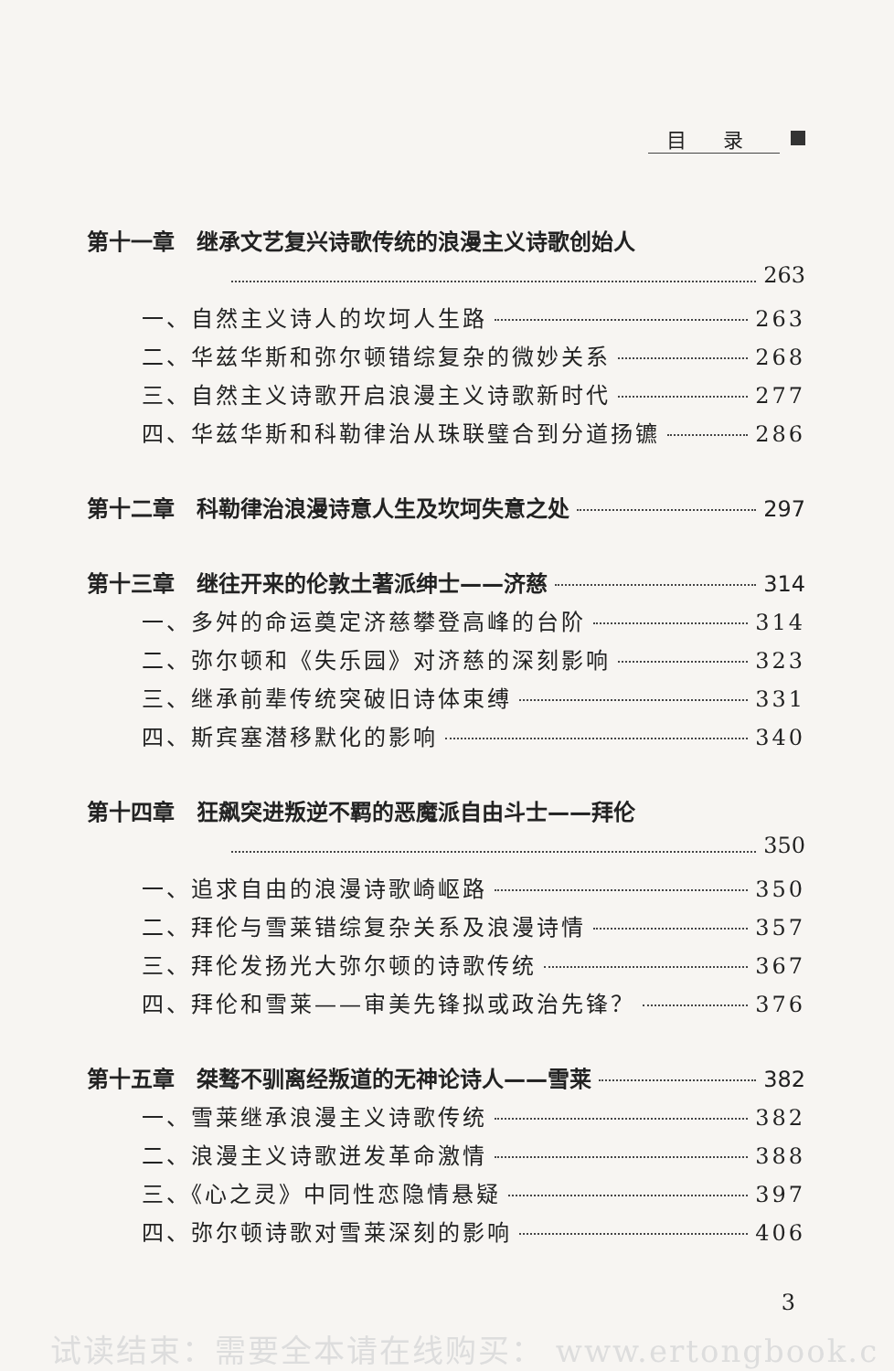目录
第十一章　继承文艺复兴诗歌传统的浪漫主义诗歌创始人
263
一、自然主义诗人的坎坷人生路 263
二、华兹华斯和弥尔顿错综复杂的微妙关系 268
三、自然主义诗歌开启浪漫主义诗歌新时代 277
四、华兹华斯和科勒律治从珠联璧合到分道扬镳 286
第十二章　科勒律治浪漫诗意人生及坎坷失意之处 297
第十三章　继往开来的伦敦土著派绅士——济慈 314
一、多舛的命运奠定济慈攀登高峰的台阶 314
二、弥尔顿和《失乐园》对济慈的深刻影响 323
三、继承前辈传统突破旧诗体束缚 331
四、斯宾塞潜移默化的影响 340
第十四章　狂飙突进叛逆不羁的恶魔派自由斗士——拜伦
350
一、追求自由的浪漫诗歌崎岖路 350
二、拜伦与雪莱错综复杂关系及浪漫诗情 357
三、拜伦发扬光大弥尔顿的诗歌传统 367
四、拜伦和雪莱——审美先锋拟或政治先锋？ 376
第十五章　桀骜不驯离经叛道的无神论诗人——雪莱 382
一、雪莱继承浪漫主义诗歌传统 382
二、浪漫主义诗歌迸发革命激情 388
三、《心之灵》中同性恋隐情悬疑 397
四、弥尔顿诗歌对雪莱深刻的影响 406
3
试读结束：需要全本请在线购买： www.ertongbook.c